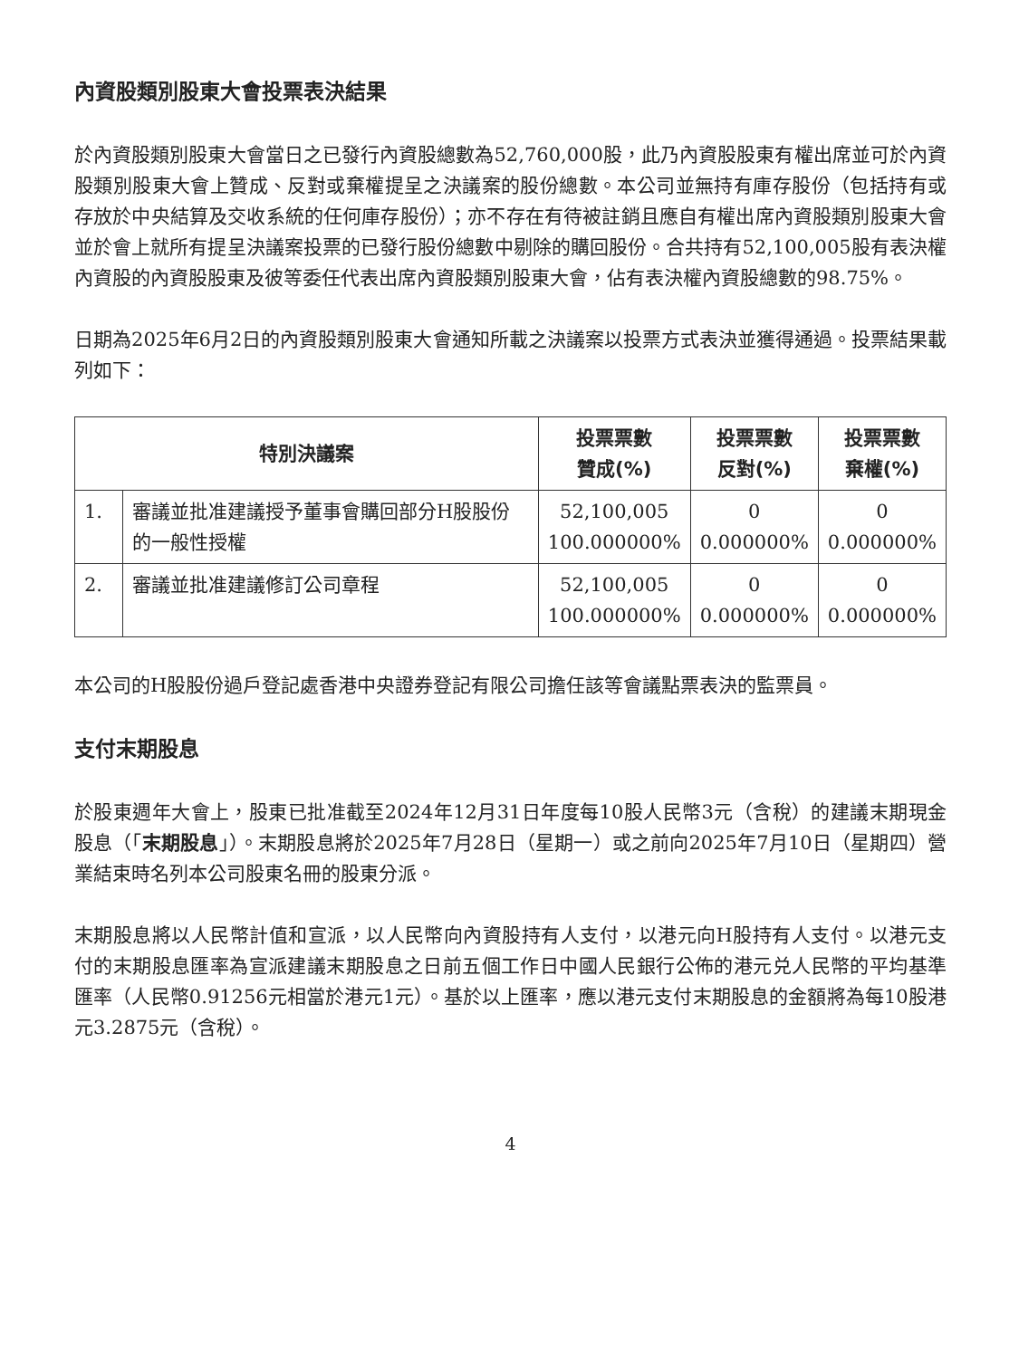內資股類別股東大會投票表決結果
於內資股類別股東大會當日之已發行內資股總數為52,760,000股，此乃內資股股東有權出席並可於內資股類別股東大會上贊成、反對或棄權提呈之決議案的股份總數。本公司並無持有庫存股份（包括持有或存放於中央結算及交收系統的任何庫存股份）；亦不存在有待被註銷且應自有權出席內資股類別股東大會並於會上就所有提呈決議案投票的已發行股份總數中剔除的購回股份。合共持有52,100,005股有表決權內資股的內資股股東及彼等委任代表出席內資股類別股東大會，佔有表決權內資股總數的98.75%。
日期為2025年6月2日的內資股類別股東大會通知所載之決議案以投票方式表決並獲得通過。投票結果載列如下：
| 特別決議案 | | 投票票數 贊成(%) | 投票票數 反對(%) | 投票票數 棄權(%) |
| --- | --- | --- | --- | --- |
| 1. | 審議並批准建議授予董事會購回部分H股股份的一般性授權 | 52,100,005 100.000000% | 0 0.000000% | 0 0.000000% |
| 2. | 審議並批准建議修訂公司章程 | 52,100,005 100.000000% | 0 0.000000% | 0 0.000000% |
本公司的H股股份過戶登記處香港中央證券登記有限公司擔任該等會議點票表決的監票員。
支付末期股息
於股東週年大會上，股東已批准截至2024年12月31日年度每10股人民幣3元（含稅）的建議末期現金股息（「末期股息」）。末期股息將於2025年7月28日（星期一）或之前向2025年7月10日（星期四）營業結束時名列本公司股東名冊的股東分派。
末期股息將以人民幣計值和宣派，以人民幣向內資股持有人支付，以港元向H股持有人支付。以港元支付的末期股息匯率為宣派建議末期股息之日前五個工作日中國人民銀行公佈的港元兑人民幣的平均基準匯率（人民幣0.91256元相當於港元1元）。基於以上匯率，應以港元支付末期股息的金額將為每10股港元3.2875元（含稅）。
4